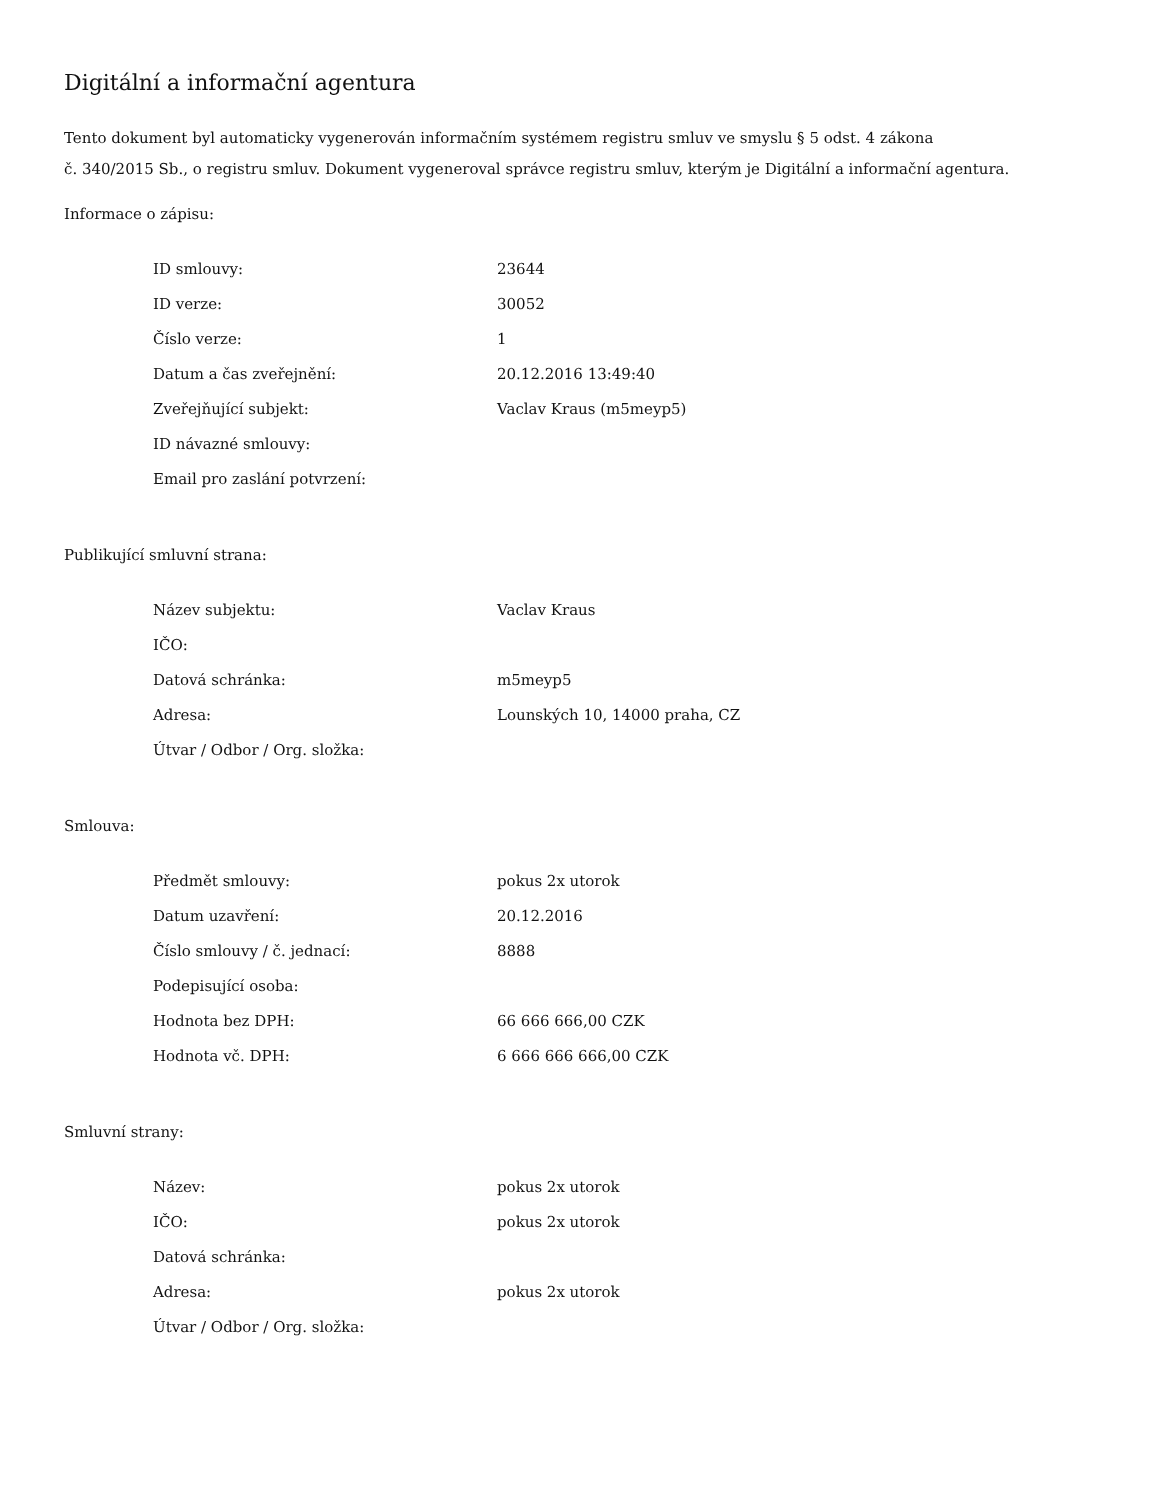Digitální a informační agentura
Tento dokument byl automaticky vygenerován informačním systémem registru smluv ve smyslu § 5 odst. 4 zákona
č. 340/2015 Sb., o registru smluv. Dokument vygeneroval správce registru smluv, kterým je Digitální a informační agentura.
Informace o zápisu:
| ID smlouvy: | 23644 |
| ID verze: | 30052 |
| Číslo verze: | 1 |
| Datum a čas zveřejnění: | 20.12.2016 13:49:40 |
| Zveřejňující subjekt: | Vaclav Kraus (m5meyp5) |
| ID návazné smlouvy: | |
| Email pro zaslání potvrzení: | |
Publikující smluvní strana:
| Název subjektu: | Vaclav Kraus |
| IČO: | |
| Datová schránka: | m5meyp5 |
| Adresa: | Lounských 10, 14000 praha, CZ |
| Útvar / Odbor / Org. složka: | |
Smlouva:
| Předmět smlouvy: | pokus 2x utorok |
| Datum uzavření: | 20.12.2016 |
| Číslo smlouvy / č. jednací: | 8888 |
| Podepisující osoba: | |
| Hodnota bez DPH: | 66 666 666,00 CZK |
| Hodnota vč. DPH: | 6 666 666 666,00 CZK |
Smluvní strany:
| Název: | pokus 2x utorok |
| IČO: | pokus 2x utorok |
| Datová schránka: | |
| Adresa: | pokus 2x utorok |
| Útvar / Odbor / Org. složka: | |